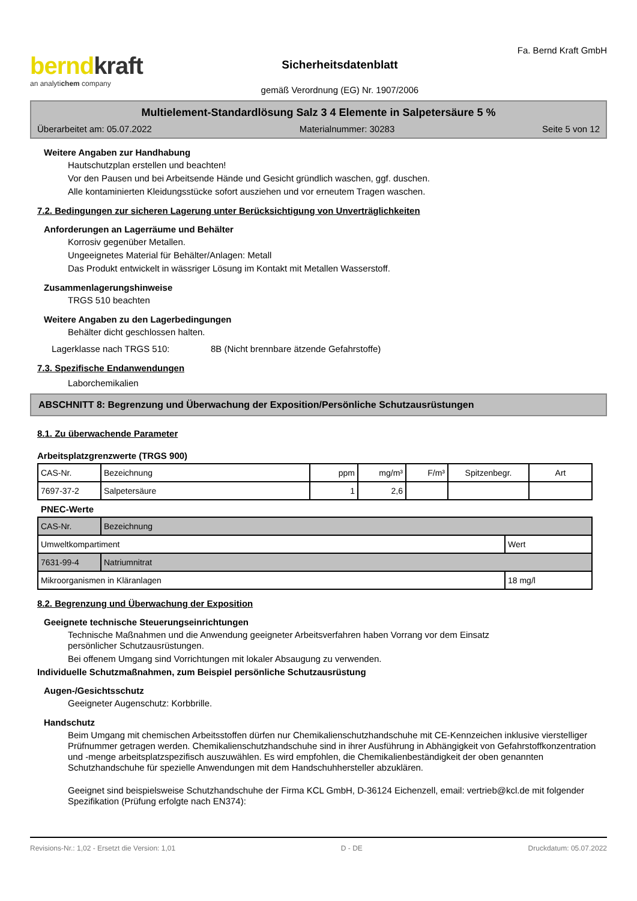berndkraft
an analytichem company
Sicherheitsdatenblatt
gemäß Verordnung (EG) Nr. 1907/2006
Fa. Bernd Kraft GmbH
Multielement-Standardlösung Salz 3 4 Elemente in Salpetersäure 5 %
Überarbeitet am: 05.07.2022 Materialnummer: 30283 Seite 5 von 12
Weitere Angaben zur Handhabung
Hautschutzplan erstellen und beachten!
Vor den Pausen und bei Arbeitsende Hände und Gesicht gründlich waschen, ggf. duschen.
Alle kontaminierten Kleidungsstücke sofort ausziehen und vor erneutem Tragen waschen.
7.2. Bedingungen zur sicheren Lagerung unter Berücksichtigung von Unverträglichkeiten
Anforderungen an Lagerräume und Behälter
Korrosiv gegenüber Metallen.
Ungeeignetes Material für Behälter/Anlagen: Metall
Das Produkt entwickelt in wässriger Lösung im Kontakt mit Metallen Wasserstoff.
Zusammenlagerungshinweise
TRGS 510 beachten
Weitere Angaben zu den Lagerbedingungen
Behälter dicht geschlossen halten.
Lagerklasse nach TRGS 510: 8B (Nicht brennbare ätzende Gefahrstoffe)
7.3. Spezifische Endanwendungen
Laborchemikalien
ABSCHNITT 8: Begrenzung und Überwachung der Exposition/Persönliche Schutzausrüstungen
8.1. Zu überwachende Parameter
Arbeitsplatzgrenzwerte (TRGS 900)
| CAS-Nr. | Bezeichnung | ppm | mg/m³ | F/m³ | Spitzenbegr. | Art |
| 7697-37-2 | Salpetersäure | 1 | 2,6 | | | |
PNEC-Werte
| CAS-Nr. | Bezeichnung | |
| Umweltkompartiment | | Wert |
| 7631-99-4 | Natriumnitrat | |
| Mikroorganismen in Kläranlagen | | 18 mg/l |
8.2. Begrenzung und Überwachung der Exposition
Geeignete technische Steuerungseinrichtungen
Technische Maßnahmen und die Anwendung geeigneter Arbeitsverfahren haben Vorrang vor dem Einsatz
persönlicher Schutzausrüstungen.
Bei offenem Umgang sind Vorrichtungen mit lokaler Absaugung zu verwenden.
Individuelle Schutzmaßnahmen, zum Beispiel persönliche Schutzausrüstung
Augen-/Gesichtsschutz
Geeigneter Augenschutz: Korbbrille.
Handschutz
Beim Umgang mit chemischen Arbeitsstoffen dürfen nur Chemikalienschutzhandschuhe mit CE-Kennzeichen inklusive vierstelliger Prüfnummer getragen werden. Chemikalienschutzhandschuhe sind in ihrer Ausführung in Abhängigkeit von Gefahrstoffkonzentration und -menge arbeitsplatzspezifisch auszuwählen. Es wird empfohlen, die Chemikalienbeständigkeit der oben genannten Schutzhandschuhe für spezielle Anwendungen mit dem Handschuhhersteller abzuklären.
Geeignet sind beispielsweise Schutzhandschuhe der Firma KCL GmbH, D-36124 Eichenzell, email: vertrieb@kcl.de mit folgender Spezifikation (Prüfung erfolgte nach EN374):
Revisions-Nr.: 1,02 - Ersetzt die Version: 1,01 D - DE Druckdatum: 05.07.2022